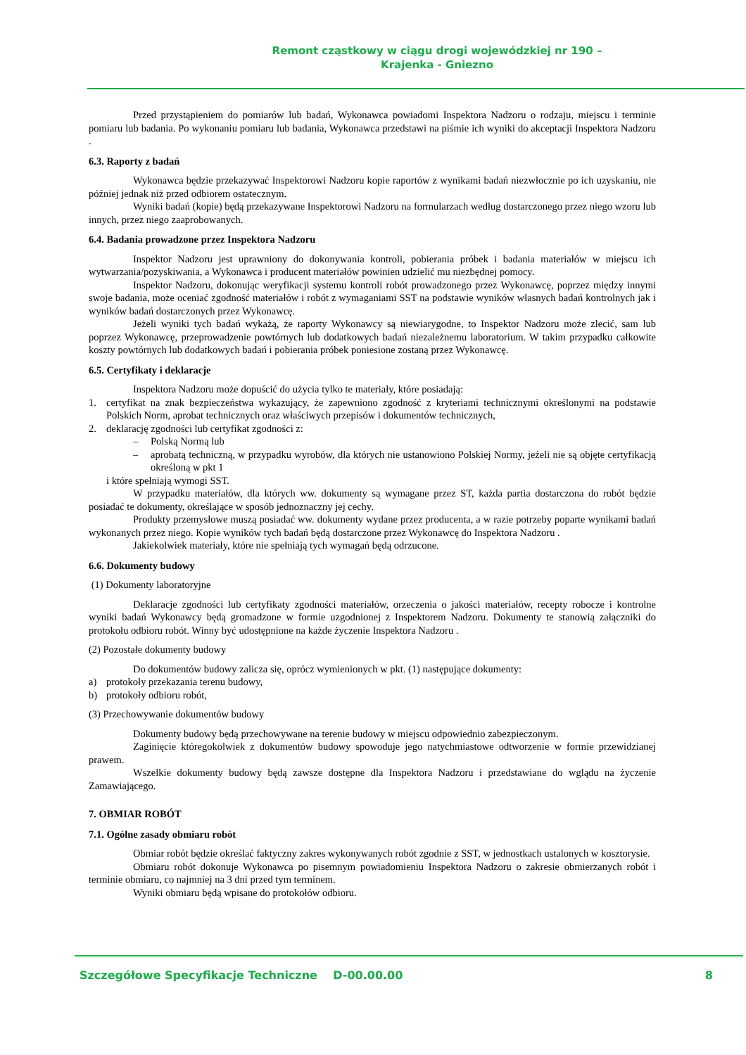Remont cząstkowy w ciągu drogi wojewódzkiej nr 190 –
Krajenka - Gniezno
Przed przystąpieniem do pomiarów lub badań, Wykonawca powiadomi Inspektora Nadzoru o rodzaju, miejscu i terminie pomiaru lub badania. Po wykonaniu pomiaru lub badania, Wykonawca przedstawi na piśmie ich wyniki do akceptacji Inspektora Nadzoru .
6.3. Raporty z badań
Wykonawca będzie przekazywać Inspektorowi Nadzoru kopie raportów z wynikami badań niezwłocznie po ich uzyskaniu, nie później jednak niż przed odbiorem ostatecznym.
Wyniki badań (kopie) będą przekazywane Inspektorowi Nadzoru na formularzach według dostarczonego przez niego wzoru lub innych, przez niego zaaprobowanych.
6.4. Badania prowadzone przez Inspektora Nadzoru
Inspektor Nadzoru jest uprawniony do dokonywania kontroli, pobierania próbek i badania materiałów w miejscu ich wytwarzania/pozyskiwania, a Wykonawca i producent materiałów powinien udzielić mu niezbędnej pomocy.
Inspektor Nadzoru, dokonując weryfikacji systemu kontroli robót prowadzonego przez Wykonawcę, poprzez między innymi swoje badania, może oceniać zgodność materiałów i robót z wymaganiami SST na podstawie wyników własnych badań kontrolnych jak i wyników badań dostarczonych przez Wykonawcę.
Jeżeli wyniki tych badań wykażą, że raporty Wykonawcy są niewiarygodne, to Inspektor Nadzoru może zlecić, sam lub poprzez Wykonawcę, przeprowadzenie powtórnych lub dodatkowych badań niezależnemu laboratorium. W takim przypadku całkowite koszty powtórnych lub dodatkowych badań i pobierania próbek poniesione zostaną przez Wykonawcę.
6.5. Certyfikaty i deklaracje
Inspektora Nadzoru może dopuścić do użycia tylko te materiały, które posiadają:
1. certyfikat na znak bezpieczeństwa wykazujący, że zapewniono zgodność z kryteriami technicznymi określonymi na podstawie Polskich Norm, aprobat technicznych oraz właściwych przepisów i dokumentów technicznych,
2. deklarację zgodności lub certyfikat zgodności z:
– Polską Normą lub
– aprobatą techniczną, w przypadku wyrobów, dla których nie ustanowiono Polskiej Normy, jeżeli nie są objęte certyfikacją określoną w pkt 1
i które spełniają wymogi SST.
W przypadku materiałów, dla których ww. dokumenty są wymagane przez ST, każda partia dostarczona do robót będzie posiadać te dokumenty, określające w sposób jednoznaczny jej cechy.
Produkty przemysłowe muszą posiadać ww. dokumenty wydane przez producenta, a w razie potrzeby poparte wynikami badań wykonanych przez niego. Kopie wyników tych badań będą dostarczone przez Wykonawcę do Inspektora Nadzoru .
Jakiekolwiek materiały, które nie spełniają tych wymagań będą odrzucone.
6.6. Dokumenty budowy
(1) Dokumenty laboratoryjne
Deklaracje zgodności lub certyfikaty zgodności materiałów, orzeczenia o jakości materiałów, recepty robocze i kontrolne wyniki badań Wykonawcy będą gromadzone w formie uzgodnionej z Inspektorem Nadzoru. Dokumenty te stanowią załączniki do protokołu odbioru robót. Winny być udostępnione na każde życzenie Inspektora Nadzoru .
(2) Pozostałe dokumenty budowy
Do dokumentów budowy zalicza się, oprócz wymienionych w pkt. (1) następujące dokumenty:
a) protokoły przekazania terenu budowy,
b) protokoły odbioru robót,
(3) Przechowywanie dokumentów budowy
Dokumenty budowy będą przechowywane na terenie budowy w miejscu odpowiednio zabezpieczonym.
Zaginięcie któregokolwiek z dokumentów budowy spowoduje jego natychmiastowe odtworzenie w formie przewidzianej prawem.
Wszelkie dokumenty budowy będą zawsze dostępne dla Inspektora Nadzoru i przedstawiane do wglądu na życzenie Zamawiającego.
7. OBMIAR ROBÓT
7.1. Ogólne zasady obmiaru robót
Obmiar robót będzie określać faktyczny zakres wykonywanych robót zgodnie z SST, w jednostkach ustalonych w kosztorysie.
Obmiaru robót dokonuje Wykonawca po pisemnym powiadomieniu Inspektora Nadzoru o zakresie obmierzanych robót i terminie obmiaru, co najmniej na 3 dni przed tym terminem.
Wyniki obmiaru będą wpisane do protokołów odbioru.
Szczegółowe Specyfikacje Techniczne D-00.00.00 8